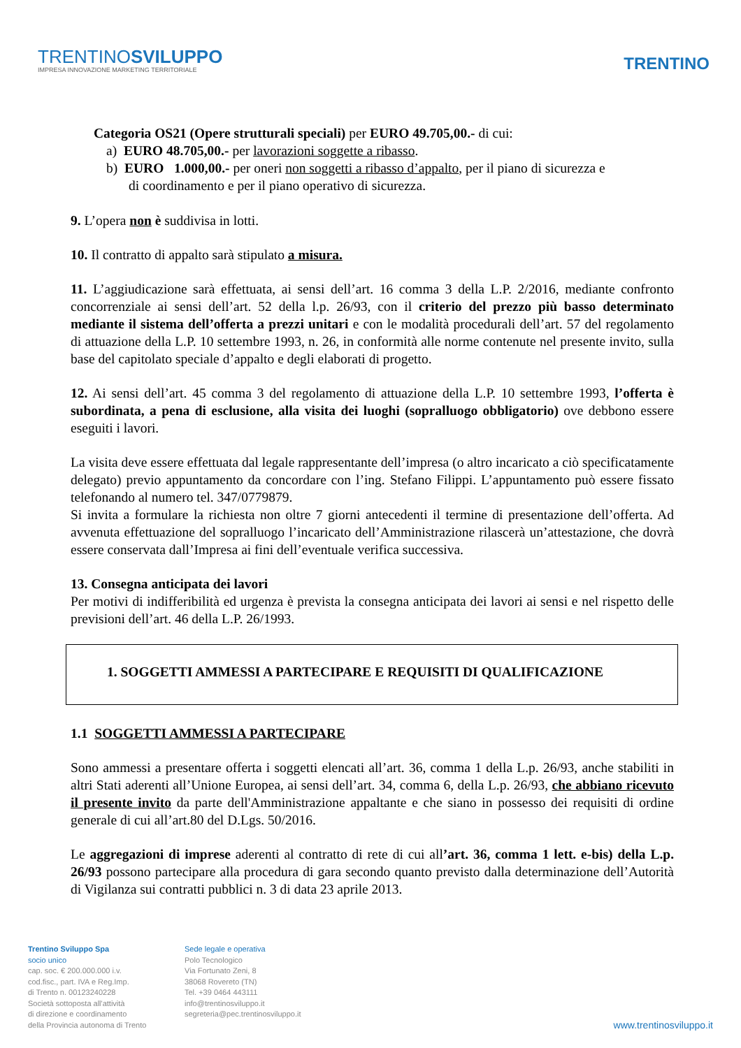TRENTINOSVILUPPO
IMPRESA INNOVAZIONE MARKETING TERRITORIALE
TRENTINO
Categoria OS21 (Opere strutturali speciali) per EURO 49.705,00.- di cui:
a) EURO 48.705,00.- per lavorazioni soggette a ribasso.
b) EURO 1.000,00.- per oneri non soggetti a ribasso d’appalto, per il piano di sicurezza e
di coordinamento e per il piano operativo di sicurezza.
9. L’opera non è suddivisa in lotti.
10. Il contratto di appalto sarà stipulato a misura.
11. L’aggiudicazione sarà effettuata, ai sensi dell’art. 16 comma 3 della L.P. 2/2016, mediante confronto concorrenziale ai sensi dell’art. 52 della l.p. 26/93, con il criterio del prezzo più basso determinato mediante il sistema dell’offerta a prezzi unitari e con le modalità procedurali dell’art. 57 del regolamento di attuazione della L.P. 10 settembre 1993, n. 26, in conformità alle norme contenute nel presente invito, sulla base del capitolato speciale d’appalto e degli elaborati di progetto.
12. Ai sensi dell’art. 45 comma 3 del regolamento di attuazione della L.P. 10 settembre 1993, l’offerta è subordinata, a pena di esclusione, alla visita dei luoghi (sopralluogo obbligatorio) ove debbono essere eseguiti i lavori.
La visita deve essere effettuata dal legale rappresentante dell’impresa (o altro incaricato a ciò specificatamente delegato) previo appuntamento da concordare con l’ing. Stefano Filippi. L’appuntamento può essere fissato telefonando al numero tel. 347/0779879.
Si invita a formulare la richiesta non oltre 7 giorni antecedenti il termine di presentazione dell’offerta. Ad avvenuta effettuazione del sopralluogo l’incaricato dell’Amministrazione rilascerà un’attestazione, che dovrà essere conservata dall’Impresa ai fini dell’eventuale verifica successiva.
13. Consegna anticipata dei lavori
Per motivi di indifferibilità ed urgenza è prevista la consegna anticipata dei lavori ai sensi e nel rispetto delle previsioni dell’art. 46 della L.P. 26/1993.
1. SOGGETTI AMMESSI A PARTECIPARE E REQUISITI DI QUALIFICAZIONE
1.1 SOGGETTI AMMESSI A PARTECIPARE
Sono ammessi a presentare offerta i soggetti elencati all’art. 36, comma 1 della L.p. 26/93, anche stabiliti in altri Stati aderenti all’Unione Europea, ai sensi dell’art. 34, comma 6, della L.p. 26/93, che abbiano ricevuto il presente invito da parte dell'Amministrazione appaltante e che siano in possesso dei requisiti di ordine generale di cui all’art.80 del D.Lgs. 50/2016.
Le aggregazioni di imprese aderenti al contratto di rete di cui all’art. 36, comma 1 lett. e-bis) della L.p. 26/93 possono partecipare alla procedura di gara secondo quanto previsto dalla determinazione dell’Autorità di Vigilanza sui contratti pubblici n. 3 di data 23 aprile 2013.
Trentino Sviluppo Spa
socio unico
cap. soc. € 200.000.000 i.v.
cod.fisc., part. IVA e Reg.Imp.
di Trento n. 00123240228
Società sottoposta all'attività
di direzione e coordinamento
della Provincia autonoma di Trento
Sede legale e operativa
Polo Tecnologico
Via Fortunato Zeni, 8
38068 Rovereto (TN)
Tel. +39 0464 443111
info@trentinosviluppo.it
segreteria@pec.trentinosviluppo.it
www.trentinosviluppo.it